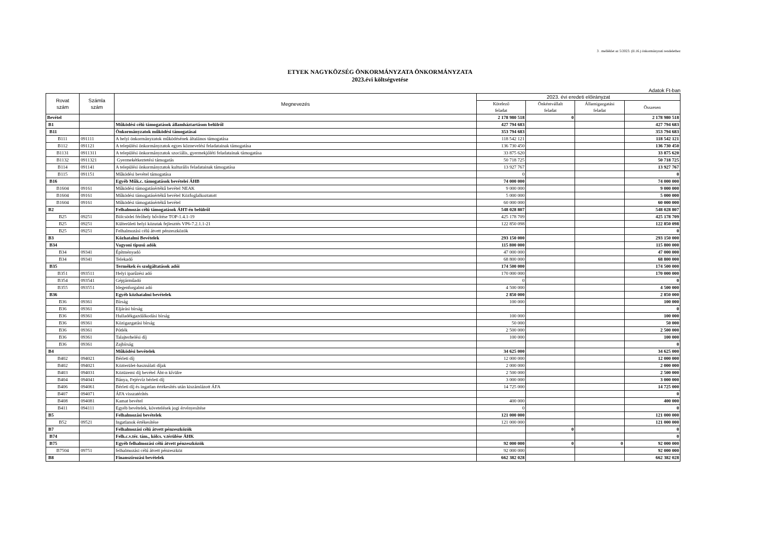3 . melléklet az 5/2023. (II.16.) önkormányzati rendelethez
ETYEK NAGYKÖZSÉG ÖNKORMÁNYZATA ÖNKORMÁNYZATA
2023.évi költségvetése
Adatok Ft-ban
| Rovat szám | Számla szám | Megnevezés | 2023. évi eredeti előirányzat | | | |
| --- | --- | --- | --- | --- | --- | --- |
| | | | Kötelező feladat | Önkéntvállalt feladat | Államigazgatási feladat | Összesen |
| Bevétel | | | 2 178 980 518 | 0 | | 2 178 980 518 |
| B1 | | Működési célú támogatások államháztartáson belülről | 427 794 683 | | | 427 794 683 |
| B11 | | Önkormányzatok működési támogatásai | 353 794 683 | | | 353 794 683 |
| B111 | 091111 | A helyi önkormányzatok működésének általános támogatása | 118 542 121 | | | 118 542 121 |
| B112 | 091121 | A települési önkormányzatok egyes köznevelési feladatainak támogatása | 136 730 450 | | | 136 730 450 |
| B1131 | 0911311 | A települési önkormányzatok szociális, gyermekjóléti feladatainak támogatása | 33 875 620 | | | 33 875 620 |
| B1132 | 0911321 | Gyermekétkeztetési támogatás | 50 718 725 | | | 50 718 725 |
| B114 | 091141 | A települési önkormányzatok kulturális feladatainak támogatása | 13 927 767 | | | 13 927 767 |
| B115 | 091151 | Működési bevétel támogatása | 0 | | | 0 |
| B16 | | Egyéb Műk.c. támogatások bevételei ÁHB | 74 000 000 | | | 74 000 000 |
| B1604 | 09161 | Működési támogatásértékű bevétel NEAK | 9 000 000 | | | 9 000 000 |
| B1604 | 09161 | Működési támogatásértékű bevétel Közfoglalkoztatott | 5 000 000 | | | 5 000 000 |
| B1604 | 09161 | Működési támogatásértékű bevétel | 60 000 000 | | | 60 000 000 |
| B2 | | Felhalmozás célú támogatások ÁHT-én belülről | 548 028 807 | | | 548 028 807 |
| B25 | 09251 | Bölcsödei férőhely bővítése TOP-1.4.1-19 | 425 178 709 | | | 425 178 709 |
| B25 | 09251 | Külterületi helyi közutak fejlesztés VP6-7.2.1.1-21 | 122 850 098 | | | 122 850 098 |
| B25 | 09251 | Felhalmozási célú átvett pénzeszközök | | | | 0 |
| B3 | | Közhatalmi Bevételek | 293 150 000 | | | 293 150 000 |
| B34 | | Vagyoni típusú adók | 115 800 000 | | | 115 800 000 |
| B34 | 09341 | Építményadó | 47 000 000 | | | 47 000 000 |
| B34 | 09341 | Telekadó | 68 800 000 | | | 68 800 000 |
| B35 | | Termékek és szolgáltatások adói | 174 500 000 | | | 174 500 000 |
| B351 | 093511 | Helyi iparűzési adó | 170 000 000 | | | 170 000 000 |
| B354 | 093541 | Gépjárműadó | 0 | | | 0 |
| B355 | 093551 | Idegenforgalmi adó | 4 500 000 | | | 4 500 000 |
| B36 | | Egyéb közhatalmi bevételek | 2 850 000 | | | 2 850 000 |
| B36 | 09361 | Bírság | 100 000 | | | 100 000 |
| B36 | 09361 | Eljárási bírság | | | | 0 |
| B36 | 09361 | Hulladékgazdálkodási bírság | 100 000 | | | 100 000 |
| B36 | 09361 | Közigazgatási bírság | 50 000 | | | 50 000 |
| B36 | 09361 | Pótlék | 2 500 000 | | | 2 500 000 |
| B36 | 09361 | Talajterhelési díj | 100 000 | | | 100 000 |
| B36 | 09361 | Zajbírság | | | | 0 |
| B4 | | Működési bevételek | 34 625 000 | | | 34 625 000 |
| B402 | 094021 | Bérleti díj | 12 000 000 | | | 12 000 000 |
| B402 | 094021 | Közterület-használati díjak | 2 000 000 | | | 2 000 000 |
| B403 | 094031 | Közüzemi díj bevétel Áht-n kívülre | 2 500 000 | | | 2 500 000 |
| B404 | 094041 | Bánya, Fejérvíz bérleti díj | 3 000 000 | | | 3 000 000 |
| B406 | 094061 | Bérleti díj és ingatlan értékesítés után kiszámlázott ÁFA | 14 725 000 | | | 14 725 000 |
| B407 | 094071 | ÁFA visszatérítés | | | | 0 |
| B408 | 094081 | Kamat bevétel | 400 000 | | | 400 000 |
| B411 | 094111 | Egyéb bevételek, követelések jogi érvényesítése | 0 | | | 0 |
| B5 | | Felhalmozási bevételek | 121 000 000 | | | 121 000 000 |
| B52 | 09521 | Ingatlanok értékesítése | 121 000 000 | | | 121 000 000 |
| B7 | | Felhalmozási célú átvett pénzeszközök | | 0 | | 0 |
| B74 | | Felh.c.v.tér. tám., kölcs. v.térülése ÁHK | | | | 0 |
| B75 | | Egyéb felhalmozási célú átvett pénzeszközök | 92 000 000 | 0 | 0 | 92 000 000 |
| B7504 | 09751 | felhalmozási célú átvett pénzeszköz | 92 000 000 | | | 92 000 000 |
| B8 | | Finanszírozási bevételek | 662 382 028 | | | 662 382 028 |